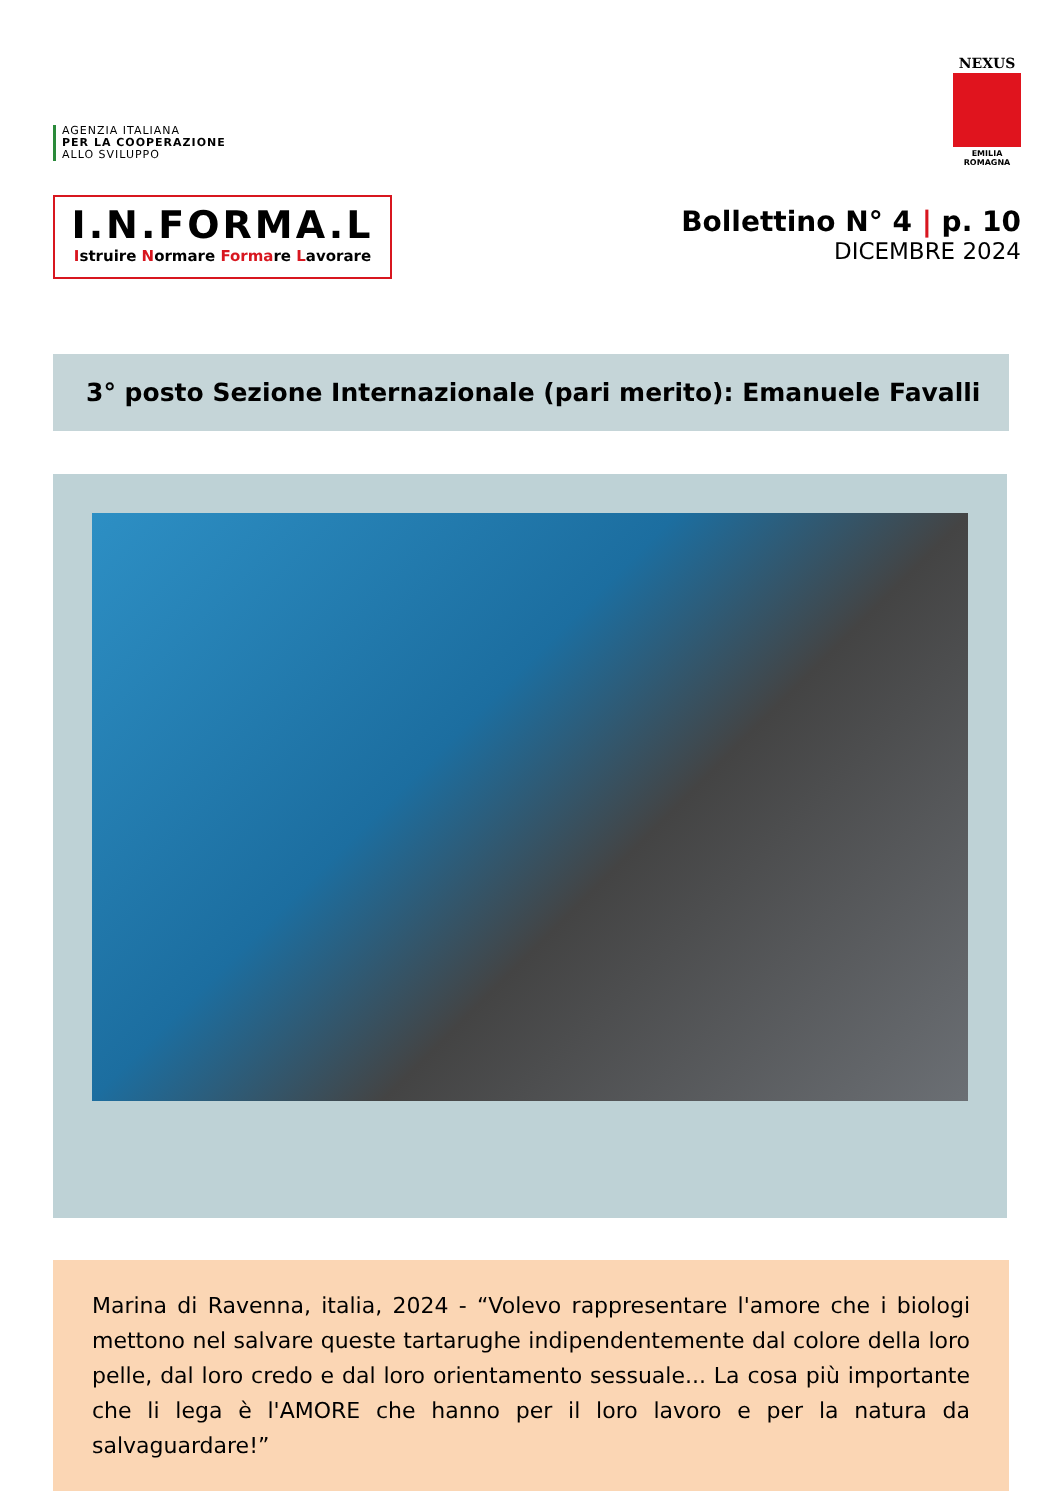AGENZIA ITALIANA
PER LA COOPERAZIONE
ALLO SVILUPPO
NEXUS
EMILIA ROMAGNA
I.N.FORMA.L
Istruire Normare Formare Lavorare
Bollettino N° 4 | p. 10
DICEMBRE 2024
3° posto Sezione Internazionale (pari merito): Emanuele Favalli
Marina di Ravenna, italia, 2024 - “Volevo rappresentare l'amore che i biologi mettono nel salvare queste tartarughe indipendentemente dal colore della loro pelle, dal loro credo e dal loro orientamento sessuale... La cosa più importante che li lega è l'AMORE che hanno per il loro lavoro e per la natura da salvaguardare!”